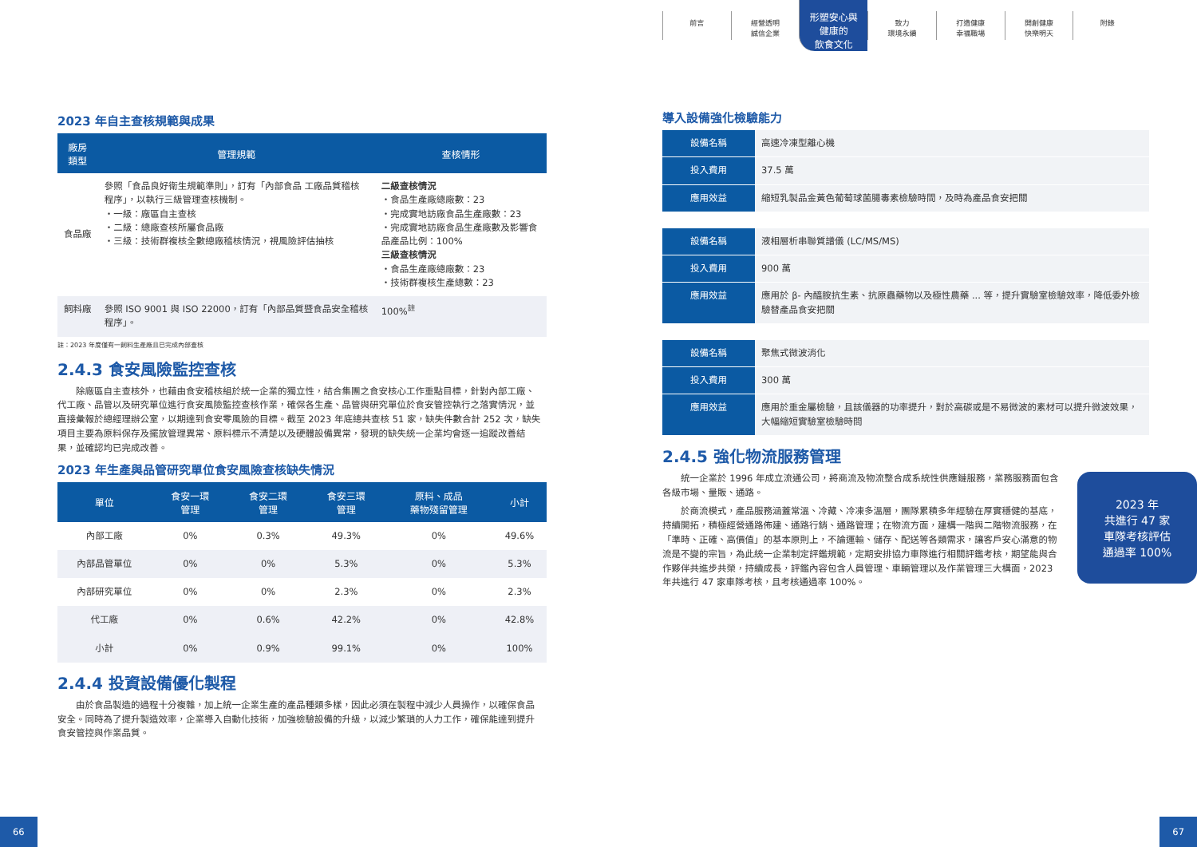2023 年自主查核規範與成果
| 廠房類型 | 管理規範 | 查核情形 |
| --- | --- | --- |
| 食品廠 | 參照「食品良好衛生規範準則」，訂有「內部食品 工廠品質稽核程序」，以執行三級管理查核機制。 ・一級：廠區自主查核 ・二級：總廠查核所屬食品廠 ・三級：技術群複核全數總廠稽核情況，視風險評估抽核 | 二級查核情況 ・食品生產廠總廠數：23 ・完成實地訪廠食品生產廠數：23 ・完成實地訪廠食品生產廠數及影響食品產品比例：100% 三級查核情況 ・食品生產廠總廠數：23 ・技術群複核生產總數：23 |
| 飼料廠 | 參照 ISO 9001 與 ISO 22000，訂有「內部品質暨食品安全稽核程序」。 | 100%<sup>註</sup> |
註：2023 年度僅有一飼料生產廠且已完成內部查核
2.4.3 食安風險監控查核
除廠區自主查核外，也藉由食安稽核組於統一企業的獨立性，結合集團之食安核心工作重點目標，針對內部工廠、代工廠、品管以及研究單位進行食安風險監控查核作業，確保各生產、品管與研究單位於食安管控執行之落實情況，並直接彙報於總經理辦公室，以期達到食安零風險的目標。截至 2023 年底總共查核 51 家，缺失件數合計 252 次，缺失項目主要為原料保存及擺放管理異常、原料標示不清楚以及硬體設備異常，發現的缺失統一企業均會逐一追蹤改善結果，並確認均已完成改善。
2023 年生產與品管研究單位食安風險查核缺失情況
| 單位 | 食安一環 管理 | 食安二環 管理 | 食安三環 管理 | 原料、成品 藥物殘留管理 | 小計 |
| --- | --- | --- | --- | --- | --- |
| 內部工廠 | 0% | 0.3% | 49.3% | 0% | 49.6% |
| 內部品管單位 | 0% | 0% | 5.3% | 0% | 5.3% |
| 內部研究單位 | 0% | 0% | 2.3% | 0% | 2.3% |
| 代工廠 | 0% | 0.6% | 42.2% | 0% | 42.8% |
| 小計 | 0% | 0.9% | 99.1% | 0% | 100% |
2.4.4 投資設備優化製程
由於食品製造的過程十分複雜，加上統一企業生產的產品種類多樣，因此必須在製程中減少人員操作，以確保食品安全。同時為了提升製造效率，企業導入自動化技術，加強檢驗設備的升級，以減少繁瑣的人力工作，確保能達到提升食安管控與作業品質。
前言 經營透明
誠信企業
形塑安心與
健康的
飲食文化
致力
環境永續
打造健康
幸福職場
開創健康
快樂明天
附錄
導入設備強化檢驗能力
| 設備名稱 | 高速冷凍型離心機 |
| 投入費用 | 37.5 萬 |
| 應用效益 | 縮短乳製品金黃色葡萄球菌腸毒素檢驗時間，及時為產品食安把關 |
| 設備名稱 | 液相層析串聯質譜儀 (LC/MS/MS) |
| 投入費用 | 900 萬 |
| 應用效益 | 應用於 β- 內醯胺抗生素、抗原蟲藥物以及極性農藥 ... 等，提升實驗室檢驗效率，降低委外檢驗替產品食安把關 |
| 設備名稱 | 聚焦式微波消化 |
| 投入費用 | 300 萬 |
| 應用效益 | 應用於重金屬檢驗，且該儀器的功率提升，對於高碳或是不易微波的素材可以提升微波效果，大幅縮短實驗室檢驗時間 |
2.4.5 強化物流服務管理
2023 年
共進行 47 家
車隊考核評估
通過率 100%
統一企業於 1996 年成立流通公司，將商流及物流整合成系統性供應鏈服務，業務服務面包含各級市場、量販、通路。
於商流模式，產品服務涵蓋常溫、冷藏、冷凍多溫層，團隊累積多年經驗在厚實穩健的基底，持續開拓，積極經營通路佈建、通路行銷、通路管理；在物流方面，建構一階與二階物流服務，在「準時、正確、高價值」的基本原則上，不論運輸、儲存、配送等各類需求，讓客戶安心滿意的物流是不變的宗旨，為此統一企業制定評鑑規範，定期安排協力車隊進行相關評鑑考核，期望能與合作夥伴共進步共榮，持續成長，評鑑內容包含人員管理、車輛管理以及作業管理三大構面，2023 年共進行 47 家車隊考核，且考核通過率 100%。
66 67